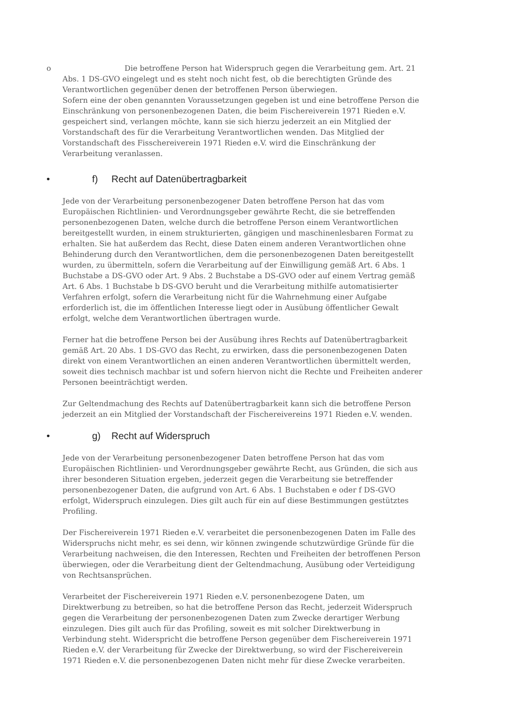o Die betroffene Person hat Widerspruch gegen die Verarbeitung gem. Art. 21 Abs. 1 DS-GVO eingelegt und es steht noch nicht fest, ob die berechtigten Gründe des Verantwortlichen gegenüber denen der betroffenen Person überwiegen.
Sofern eine der oben genannten Voraussetzungen gegeben ist und eine betroffene Person die Einschränkung von personenbezogenen Daten, die beim Fischereiverein 1971 Rieden e.V. gespeichert sind, verlangen möchte, kann sie sich hierzu jederzeit an ein Mitglied der Vorstandschaft des für die Verarbeitung Verantwortlichen wenden. Das Mitglied der Vorstandschaft des Fisschereiverein 1971 Rieden e.V. wird die Einschränkung der Verarbeitung veranlassen.
• f) Recht auf Datenübertragbarkeit
Jede von der Verarbeitung personenbezogener Daten betroffene Person hat das vom Europäischen Richtlinien- und Verordnungsgeber gewährte Recht, die sie betreffenden personenbezogenen Daten, welche durch die betroffene Person einem Verantwortlichen bereitgestellt wurden, in einem strukturierten, gängigen und maschinenlesbaren Format zu erhalten. Sie hat außerdem das Recht, diese Daten einem anderen Verantwortlichen ohne Behinderung durch den Verantwortlichen, dem die personenbezogenen Daten bereitgestellt wurden, zu übermitteln, sofern die Verarbeitung auf der Einwilligung gemäß Art. 6 Abs. 1 Buchstabe a DS-GVO oder Art. 9 Abs. 2 Buchstabe a DS-GVO oder auf einem Vertrag gemäß Art. 6 Abs. 1 Buchstabe b DS-GVO beruht und die Verarbeitung mithilfe automatisierter Verfahren erfolgt, sofern die Verarbeitung nicht für die Wahrnehmung einer Aufgabe erforderlich ist, die im öffentlichen Interesse liegt oder in Ausübung öffentlicher Gewalt erfolgt, welche dem Verantwortlichen übertragen wurde.
Ferner hat die betroffene Person bei der Ausübung ihres Rechts auf Datenübertragbarkeit gemäß Art. 20 Abs. 1 DS-GVO das Recht, zu erwirken, dass die personenbezogenen Daten direkt von einem Verantwortlichen an einen anderen Verantwortlichen übermittelt werden, soweit dies technisch machbar ist und sofern hiervon nicht die Rechte und Freiheiten anderer Personen beeinträchtigt werden.
Zur Geltendmachung des Rechts auf Datenübertragbarkeit kann sich die betroffene Person jederzeit an ein Mitglied der Vorstandschaft der Fischereivereins 1971 Rieden e.V. wenden.
• g) Recht auf Widerspruch
Jede von der Verarbeitung personenbezogener Daten betroffene Person hat das vom Europäischen Richtlinien- und Verordnungsgeber gewährte Recht, aus Gründen, die sich aus ihrer besonderen Situation ergeben, jederzeit gegen die Verarbeitung sie betreffender personenbezogener Daten, die aufgrund von Art. 6 Abs. 1 Buchstaben e oder f DS-GVO erfolgt, Widerspruch einzulegen. Dies gilt auch für ein auf diese Bestimmungen gestütztes Profiling.
Der Fischereiverein 1971 Rieden e.V. verarbeitet die personenbezogenen Daten im Falle des Widerspruchs nicht mehr, es sei denn, wir können zwingende schutzwürdige Gründe für die Verarbeitung nachweisen, die den Interessen, Rechten und Freiheiten der betroffenen Person überwiegen, oder die Verarbeitung dient der Geltendmachung, Ausübung oder Verteidigung von Rechtsansprüchen.
Verarbeitet der Fischereiverein 1971 Rieden e.V. personenbezogene Daten, um Direktwerbung zu betreiben, so hat die betroffene Person das Recht, jederzeit Widerspruch gegen die Verarbeitung der personenbezogenen Daten zum Zwecke derartiger Werbung einzulegen. Dies gilt auch für das Profiling, soweit es mit solcher Direktwerbung in Verbindung steht. Widerspricht die betroffene Person gegenüber dem Fischereiverein 1971 Rieden e.V. der Verarbeitung für Zwecke der Direktwerbung, so wird der Fischereiverein 1971 Rieden e.V. die personenbezogenen Daten nicht mehr für diese Zwecke verarbeiten.